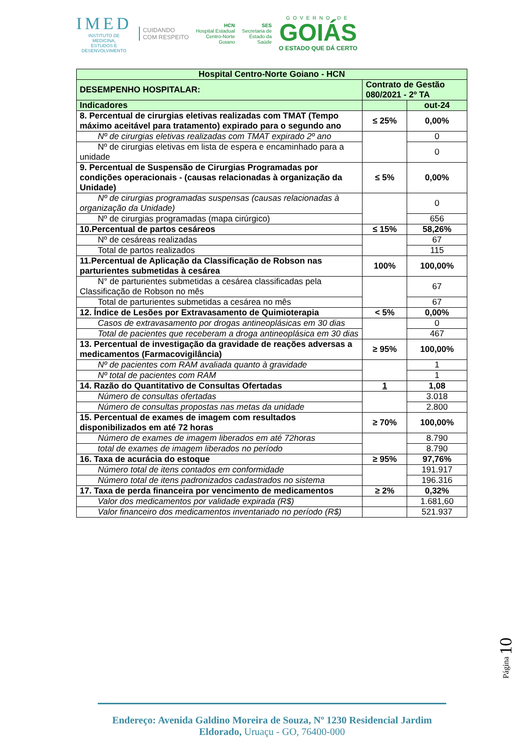IMED
INSTITUTO DE
MEDICINA,
ESTUDOS E
DESENVOLVIMENTO
CUIDANDO
COM RESPEITO
HCN
Hospital Estadual
Centro-Norte
Goiano
SES
Secretaria de
Estado da
Saúde
GOVERNO DE
GOIÁS
O ESTADO QUE DÁ CERTO
| Hospital Centro-Norte Goiano - HCN | | |
| DESEMPENHO HOSPITALAR: | Contrato de Gestão 080/2021 - 2º TA | |
| Indicadores | | out-24 |
| 8. Percentual de cirurgias eletivas realizadas com TMAT (Tempo máximo aceitável para tratamento) expirado para o segundo ano | ≤ 25% | 0,00% |
| Nº de cirurgias eletivas realizadas com TMAT expirado 2º ano | | 0 |
| Nº de cirurgias eletivas em lista de espera e encaminhado para a unidade | | 0 |
| 9. Percentual de Suspensão de Cirurgias Programadas por condições operacionais - (causas relacionadas à organização da Unidade) | ≤ 5% | 0,00% |
| Nº de cirurgias programadas suspensas (causas relacionadas à organização da Unidade) | | 0 |
| Nº de cirurgias programadas (mapa cirúrgico) | | 656 |
| 10.Percentual de partos cesáreos | ≤ 15% | 58,26% |
| Nº de cesáreas realizadas | | 67 |
| Total de partos realizados | | 115 |
| 11.Percentual de Aplicação da Classificação de Robson nas parturientes submetidas à cesárea | 100% | 100,00% |
| N° de parturientes submetidas a cesárea classificadas pela Classificação de Robson no mês | | 67 |
| Total de parturientes submetidas a cesárea no mês | | 67 |
| 12. Índice de Lesões por Extravasamento de Quimioterapia | < 5% | 0,00% |
| Casos de extravasamento por drogas antineoplásicas em 30 dias | | 0 |
| Total de pacientes que receberam a droga antineoplásica em 30 dias | | 467 |
| 13. Percentual de investigação da gravidade de reações adversas a medicamentos (Farmacovigilância) | ≥ 95% | 100,00% |
| Nº de pacientes com RAM avaliada quanto à gravidade | | 1 |
| Nº total de pacientes com RAM | | 1 |
| 14. Razão do Quantitativo de Consultas Ofertadas | 1 | 1,08 |
| Número de consultas ofertadas | | 3.018 |
| Número de consultas propostas nas metas da unidade | | 2.800 |
| 15. Percentual de exames de imagem com resultados disponibilizados em até 72 horas | ≥ 70% | 100,00% |
| Número de exames de imagem liberados em até 72horas | | 8.790 |
| total de exames de imagem liberados no período | | 8.790 |
| 16. Taxa de acurácia do estoque | ≥ 95% | 97,76% |
| Número total de itens contados em conformidade | | 191.917 |
| Número total de itens padronizados cadastrados no sistema | | 196.316 |
| 17. Taxa de perda financeira por vencimento de medicamentos | ≥ 2% | 0,32% |
| Valor dos medicamentos por validade expirada (R$) | | 1.681,60 |
| Valor financeiro dos medicamentos inventariado no período (R$) | | 521.937 |
Página 10
Endereço: Avenida Galdino Moreira de Souza, Nº 1230 Residencial Jardim Eldorado, Uruaçu - GO, 76400-000